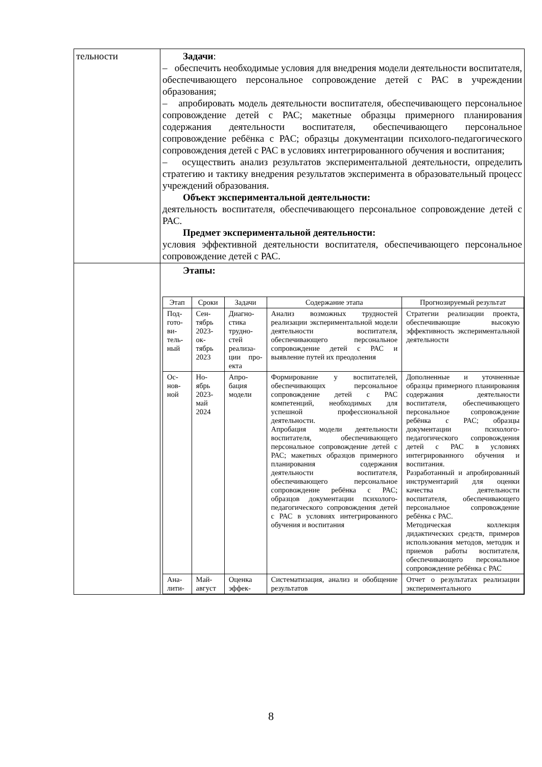| тельности | Задачи : – обеспечить необходимые условия для внедрения модели деятельности воспитателя, обеспечивающего персональное сопровождение детей с РАС в учреждении образования; – апробировать модель деятельности воспитателя, обеспечивающего персональное сопровождение детей с РАС; макетные образцы примерного планирования содержания деятельности воспитателя, обеспечивающего персональное сопровождение ребёнка с РАС; образцы документации психолого-педагогического сопровождения детей с РАС в условиях интегрированного обучения и воспитания; – осуществить анализ результатов экспериментальной деятельности, определить стратегию и тактику внедрения результатов эксперимента в образовательный процесс учреждений образования. Объект экспериментальной деятельности: деятельность воспитателя, обеспечивающего персональное сопровождение детей с РАС. Предмет экспериментальной деятельности: условия эффективной деятельности воспитателя, обеспечивающего персональное сопровождение детей с РАС. |
| | Этапы: / Этап / Сроки / Задачи / Содержание этапа / Прогнозируемый результат / / --- / --- / --- / --- / --- / / Под-гото-ви-тель-ный / Сен-тябрь 2023-ок-тябрь 2023 / Диагно-стика трудно-стей реализа-ции про-екта / Анализ возможных трудностей реализации экспериментальной модели деятельности воспитателя, обеспечивающего персональное сопровождение детей с РАС и выявление путей их преодоления / Стратегии реализации проекта, обеспечивающие высокую эффективность экспериментальной деятельности / / Ос-нов-ной / Но-ябрь 2023-май 2024 / Апро-бация модели / Формирование у воспитателей, обеспечивающих персональное сопровождение детей с РАС компетенций, необходимых для успешной профессиональной деятельности. Апробация модели деятельности воспитателя, обеспечивающего персональное сопровождение детей с РАС; макетных образцов примерного планирования содержания деятельности воспитателя, обеспечивающего персональное сопровождение ребёнка с РАС; образцов документации психолого-педагогического сопровождения детей с РАС в условиях интегрированного обучения и воспитания / Дополненные и уточненные образцы примерного планирования содержания деятельности воспитателя, обеспечивающего персональное сопровождение ребёнка с РАС; образцы документации психолого-педагогического сопровождения детей с РАС в условиях интегрированного обучения и воспитания. Разработанный и апробированный инструментарий для оценки качества деятельности воспитателя, обеспечивающего персональное сопровождение ребёнка с РАС. Методическая коллекция дидактических средств, примеров использования методов, методик и приемов работы воспитателя, обеспечивающего персональное сопровождение ребёнка с РАС / / Ана-лити- / Май-август / Оценка эффек- / Систематизация, анализ и обобщение результатов / Отчет о результатах реализации экспериментального / |
8